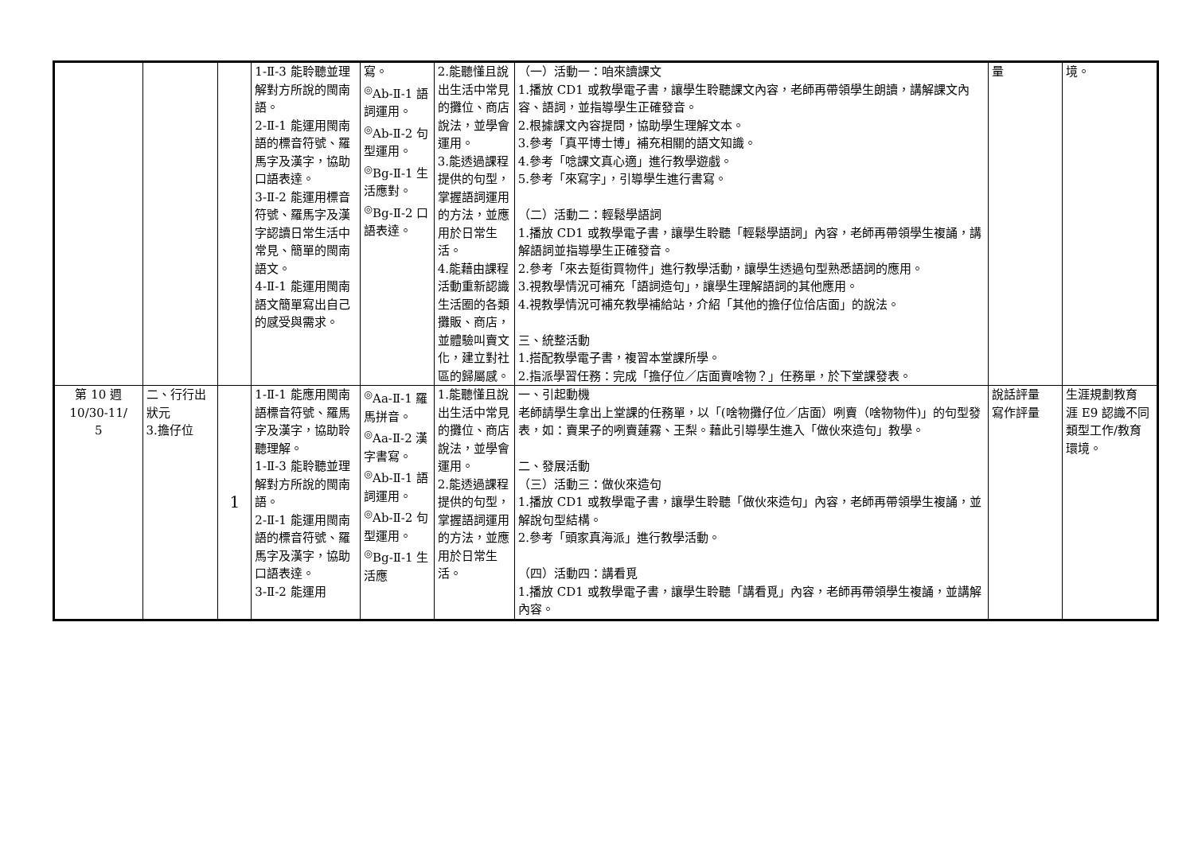| | | | 1-Ⅱ-3 能聆聽並理解對方所說的閩南語。 2-Ⅱ-1 能運用閩南語的標音符號、羅馬字及漢字，協助口語表達。 3-Ⅱ-2 能運用標音符號、羅馬字及漢字認讀日常生活中常見、簡單的閩南語文。 4-Ⅱ-1 能運用閩南語文簡單寫出自己的感受與需求。 | 寫。 <sup>◎</sup>Ab-Ⅱ-1 語詞運用。 <sup>◎</sup>Ab-Ⅱ-2 句型運用。 <sup>◎</sup>Bg-Ⅱ-1 生活應對。 <sup>◎</sup>Bg-Ⅱ-2 口語表達。 | 2.能聽懂且說出生活中常見的攤位、商店說法，並學會運用。 3.能透過課程提供的句型，掌握語詞運用的方法，並應用於日常生活。 4.能藉由課程活動重新認識生活圈的各類攤販、商店，並體驗叫賣文化，建立對社區的歸屬感。 | （一）活動一：咱來讀課文 1.播放 CD1 或教學電子書，讓學生聆聽課文內容，老師再帶領學生朗讀，講解課文內容、語詞，並指導學生正確發音。 2.根據課文內容提問，協助學生理解文本。 3.參考「真平博士博」補充相關的語文知識。 4.參考「唸課文真心適」進行教學遊戲。 5.參考「來寫字」，引導學生進行書寫。 （二）活動二：輕鬆學語詞 1.播放 CD1 或教學電子書，讓學生聆聽「輕鬆學語詞」內容，老師再帶領學生複誦，講解語詞並指導學生正確發音。 2.參考「來去踅街買物件」進行教學活動，讓學生透過句型熟悉語詞的應用。 3.視教學情況可補充「語詞造句」，讓學生理解語詞的其他應用。 4.視教學情況可補充教學補給站，介紹「其他的擔仔位佮店面」的說法。 三、統整活動 1.搭配教學電子書，複習本堂課所學。 2.指派學習任務：完成「擔仔位／店面賣啥物？」任務單，於下堂課發表。 | 量 | 境。 |
| 第 10 週 10/30-11/ 5 | 二、行行出狀元 3.擔仔位 | 1 | 1-Ⅱ-1 能應用閩南語標音符號、羅馬字及漢字，協助聆聽理解。 1-Ⅱ-3 能聆聽並理解對方所說的閩南語。 2-Ⅱ-1 能運用閩南語的標音符號、羅馬字及漢字，協助口語表達。 3-Ⅱ-2 能運用 | <sup>◎</sup>Aa-Ⅱ-1 羅馬拼音。 <sup>◎</sup>Aa-Ⅱ-2 漢字書寫。 <sup>◎</sup>Ab-Ⅱ-1 語詞運用。 <sup>◎</sup>Ab-Ⅱ-2 句型運用。 <sup>◎</sup>Bg-Ⅱ-1 生活應 | 1.能聽懂且說出生活中常見的攤位、商店說法，並學會運用。 2.能透過課程提供的句型，掌握語詞運用的方法，並應用於日常生活。 | 一、引起動機 老師請學生拿出上堂課的任務單，以「(啥物攤仔位／店面）咧賣（啥物物件)」的句型發表，如：賣果子的咧賣蓮霧、王梨。藉此引導學生進入「做伙來造句」教學。 二、發展活動 （三）活動三：做伙來造句 1.播放 CD1 或教學電子書，讓學生聆聽「做伙來造句」內容，老師再帶領學生複誦，並解說句型結構。 2.參考「頭家真海派」進行教學活動。 （四）活動四：講看覓 1.播放 CD1 或教學電子書，讓學生聆聽「講看覓」內容，老師再帶領學生複誦，並講解內容。 | 說話評量 寫作評量 | 生涯規劃教育 涯 E9 認識不同類型工作/教育環境。 |